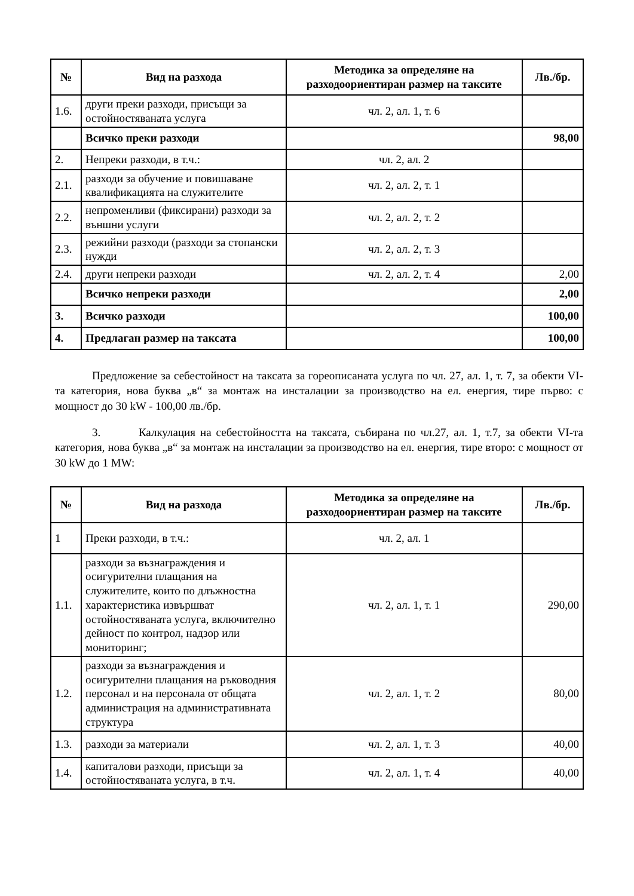| № | Вид на разхода | Методика за определяне на разходоориентиран размер на таксите | Лв./бр. |
| --- | --- | --- | --- |
| 1.6. | други преки разходи, присъщи за остойностяваната услуга | чл. 2, ал. 1, т. 6 | |
| | Всичко преки разходи | | 98,00 |
| 2. | Непреки разходи, в т.ч.: | чл. 2, ал. 2 | |
| 2.1. | разходи за обучение и повишаване квалификацията на служителите | чл. 2, ал. 2, т. 1 | |
| 2.2. | непроменливи (фиксирани) разходи за външни услуги | чл. 2, ал. 2, т. 2 | |
| 2.3. | режийни разходи (разходи за стопански нужди | чл. 2, ал. 2, т. 3 | |
| 2.4. | други непреки разходи | чл. 2, ал. 2, т. 4 | 2,00 |
| | Всичко непреки разходи | | 2,00 |
| 3. | Всичко разходи | | 100,00 |
| 4. | Предлаган размер на таксата | | 100,00 |
Предложение за себестойност на таксата за гореописаната услуга по чл. 27, ал. 1, т. 7, за обекти VI-та категория, нова буква „в“ за монтаж на инсталации за производство на ел. енергия, тире първо: с мощност до 30 kW - 100,00 лв./бр.
3. Калкулация на себестойността на таксата, събирана по чл.27, ал. 1, т.7, за обекти VI-та категория, нова буква „в“ за монтаж на инсталации за производство на ел. енергия, тире второ: с мощност от 30 kW до 1 MW:
| № | Вид на разхода | Методика за определяне на разходоориентиран размер на таксите | Лв./бр. |
| --- | --- | --- | --- |
| 1 | Преки разходи, в т.ч.: | чл. 2, ал. 1 | |
| 1.1. | разходи за възнаграждения и осигурителни плащания на служителите, които по длъжностна характеристика извършват остойностяваната услуга, включително дейност по контрол, надзор или мониторинг; | чл. 2, ал. 1, т. 1 | 290,00 |
| 1.2. | разходи за възнаграждения и осигурителни плащания на ръководния персонал и на персонала от общата администрация на административната структура | чл. 2, ал. 1, т. 2 | 80,00 |
| 1.3. | разходи за материали | чл. 2, ал. 1, т. 3 | 40,00 |
| 1.4. | капиталови разходи, присъщи за остойностяваната услуга, в т.ч. | чл. 2, ал. 1, т. 4 | 40,00 |